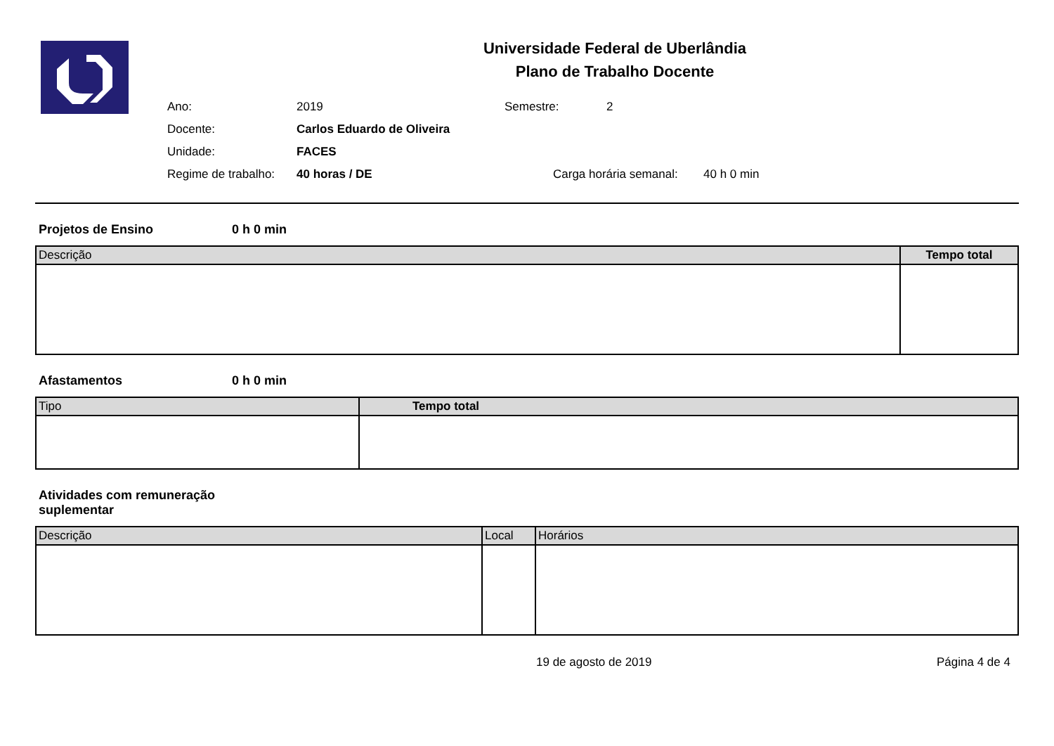Universidade Federal de Uberlândia
Plano de Trabalho Docente
Ano: 2019 Semestre: 2
Docente: Carlos Eduardo de Oliveira
Unidade: FACES
Regime de trabalho: 40 horas / DE Carga horária semanal: 40 h 0 min
Projetos de Ensino 0 h 0 min
| Descrição | Tempo total |
| --- | --- |
Afastamentos 0 h 0 min
| Tipo | Tempo total |
| --- | --- |
Atividades com remuneração suplementar
| Descrição | Local | Horários |
| --- | --- | --- |
19 de agosto de 2019 Página 4 de 4